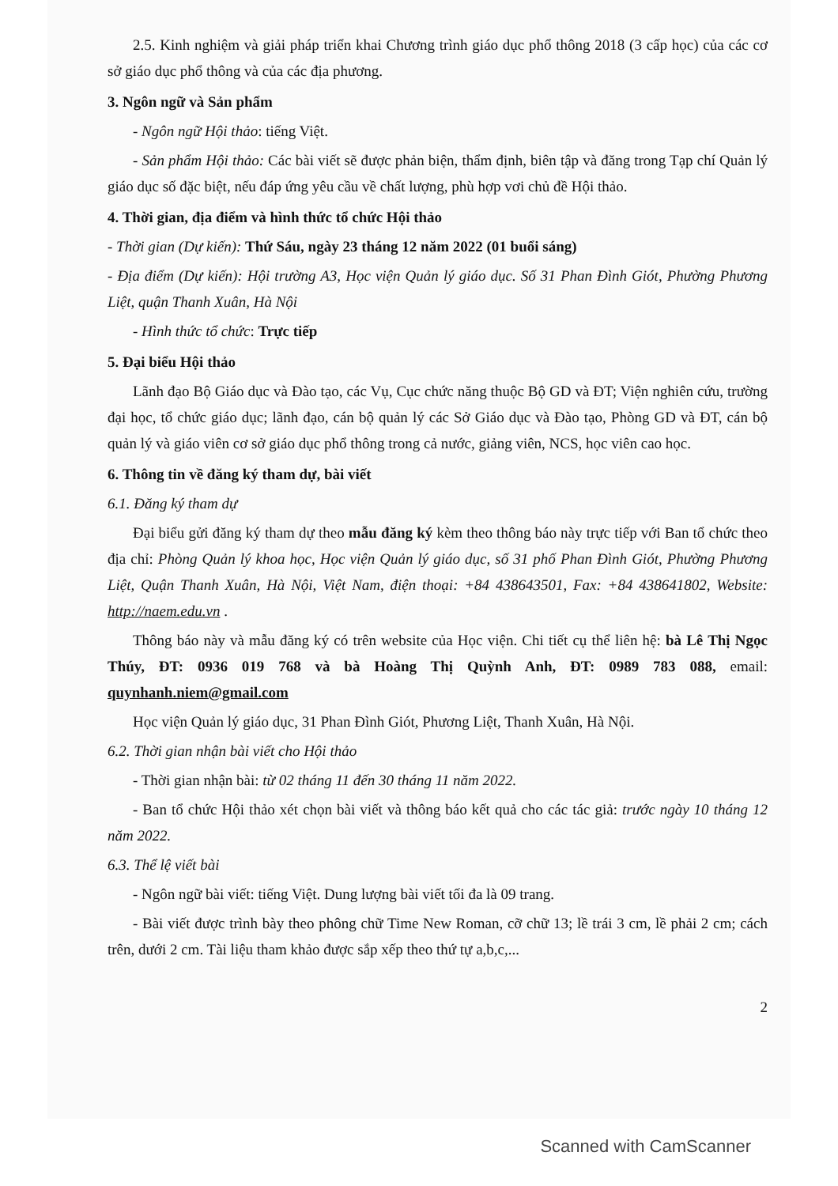2.5. Kinh nghiệm và giải pháp triển khai Chương trình giáo dục phổ thông 2018 (3 cấp học) của các cơ sở giáo dục phổ thông và của các địa phương.
3. Ngôn ngữ và Sản phẩm
- Ngôn ngữ Hội thảo: tiếng Việt.
- Sản phẩm Hội thảo: Các bài viết sẽ được phản biện, thẩm định, biên tập và đăng trong Tạp chí Quản lý giáo dục số đặc biệt, nếu đáp ứng yêu cầu về chất lượng, phù hợp vơi chủ đề Hội thảo.
4. Thời gian, địa điểm và hình thức tổ chức Hội thảo
- Thời gian (Dự kiến): Thứ Sáu, ngày 23 tháng 12 năm 2022 (01 buổi sáng)
- Địa điểm (Dự kiến): Hội trường A3, Học viện Quản lý giáo dục. Số 31 Phan Đình Giót, Phường Phương Liệt, quận Thanh Xuân, Hà Nội
- Hình thức tổ chức: Trực tiếp
5. Đại biểu Hội thảo
Lãnh đạo Bộ Giáo dục và Đào tạo, các Vụ, Cục chức năng thuộc Bộ GD và ĐT; Viện nghiên cứu, trường đại học, tổ chức giáo dục; lãnh đạo, cán bộ quản lý các Sở Giáo dục và Đào tạo, Phòng GD và ĐT, cán bộ quản lý và giáo viên cơ sở giáo dục phổ thông trong cả nước, giảng viên, NCS, học viên cao học.
6. Thông tin về đăng ký tham dự, bài viết
6.1. Đăng ký tham dự
Đại biểu gửi đăng ký tham dự theo mẫu đăng ký kèm theo thông báo này trực tiếp với Ban tổ chức theo địa chỉ: Phòng Quản lý khoa học, Học viện Quản lý giáo dục, số 31 phố Phan Đình Giót, Phường Phương Liệt, Quận Thanh Xuân, Hà Nội, Việt Nam, điện thoại: +84 438643501, Fax: +84 438641802, Website: http://naem.edu.vn .
Thông báo này và mẫu đăng ký có trên website của Học viện. Chi tiết cụ thể liên hệ: bà Lê Thị Ngọc Thúy, ĐT: 0936 019 768 và bà Hoàng Thị Quỳnh Anh, ĐT: 0989 783 088, email: quynhanh.niem@gmail.com
Học viện Quản lý giáo dục, 31 Phan Đình Giót, Phương Liệt, Thanh Xuân, Hà Nội.
6.2. Thời gian nhận bài viết cho Hội thảo
- Thời gian nhận bài: từ 02 tháng 11 đến 30 tháng 11 năm 2022.
- Ban tổ chức Hội thảo xét chọn bài viết và thông báo kết quả cho các tác giả: trước ngày 10 tháng 12 năm 2022.
6.3. Thể lệ viết bài
- Ngôn ngữ bài viết: tiếng Việt. Dung lượng bài viết tối đa là 09 trang.
- Bài viết được trình bày theo phông chữ Time New Roman, cỡ chữ 13; lề trái 3 cm, lề phải 2 cm; cách trên, dưới 2 cm. Tài liệu tham khảo được sắp xếp theo thứ tự a,b,c,...
2
Scanned with CamScanner